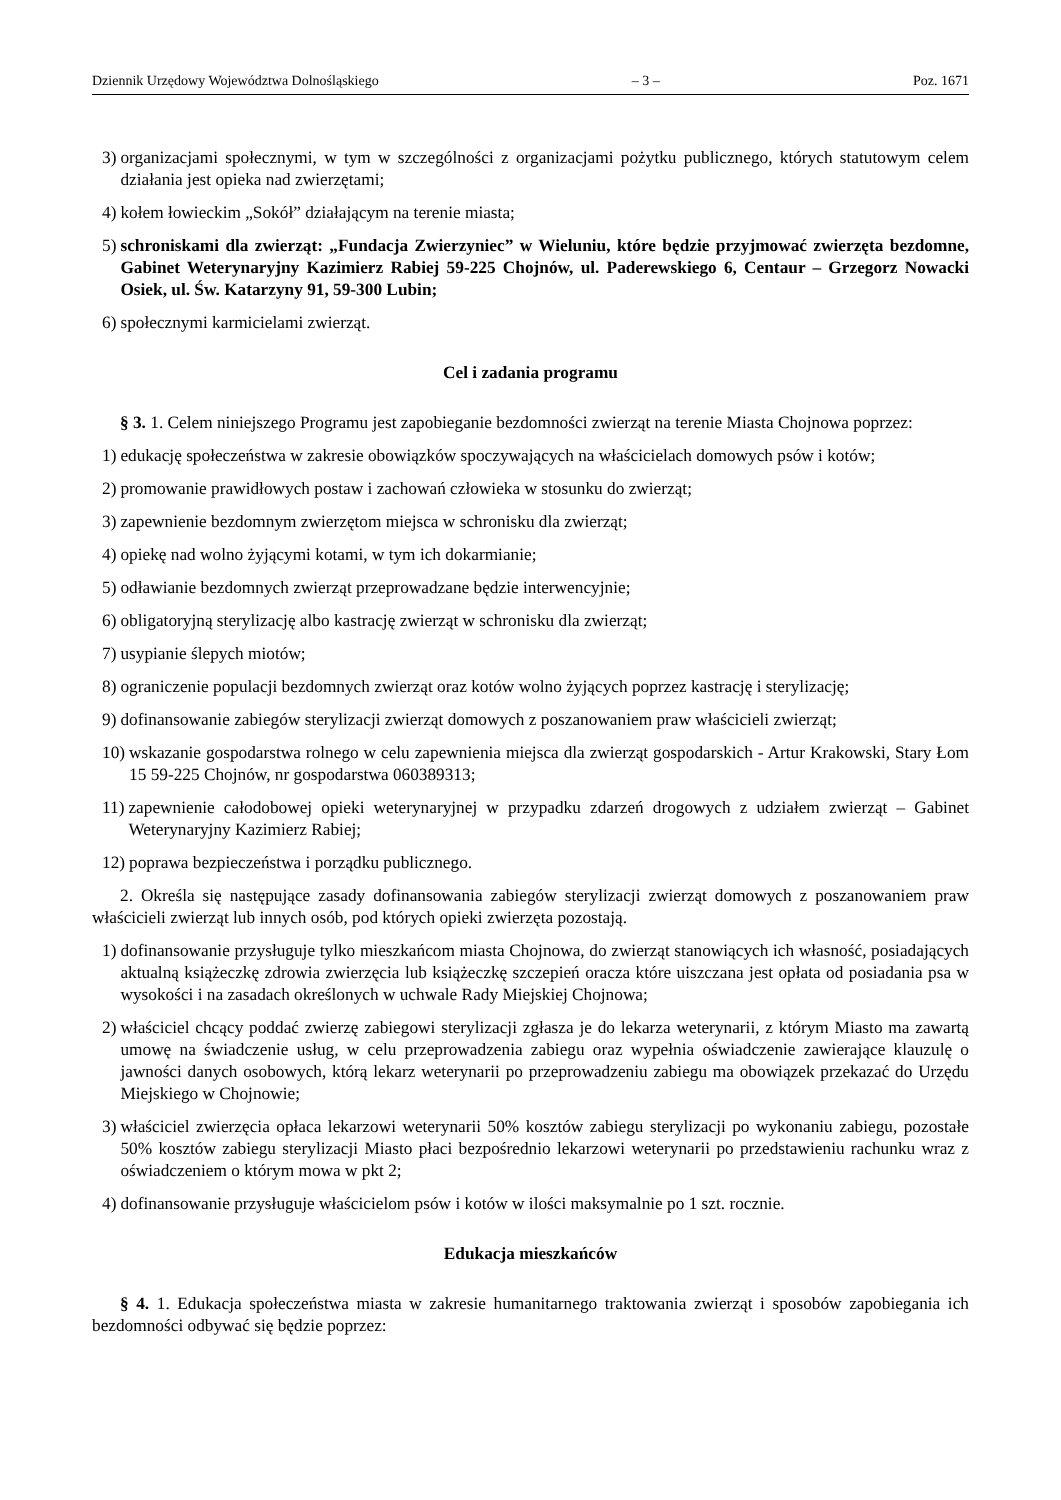Dziennik Urzędowy Województwa Dolnośląskiego – 3 – Poz. 1671
3) organizacjami społecznymi, w tym w szczególności z organizacjami pożytku publicznego, których statutowym celem działania jest opieka nad zwierzętami;
4) kołem łowieckim „Sokół” działającym na terenie miasta;
5) schroniskami dla zwierząt: „Fundacja Zwierzyniec” w Wieluniu, które będzie przyjmować zwierzęta bezdomne, Gabinet Weterynaryjny Kazimierz Rabiej 59-225 Chojnów, ul. Paderewskiego 6, Centaur – Grzegorz Nowacki Osiek, ul. Św. Katarzyny 91, 59-300 Lubin;
6) społecznymi karmicielami zwierząt.
Cel i zadania programu
§ 3. 1. Celem niniejszego Programu jest zapobieganie bezdomności zwierząt na terenie Miasta Chojnowa poprzez:
1) edukację społeczeństwa w zakresie obowiązków spoczywających na właścicielach domowych psów i kotów;
2) promowanie prawidłowych postaw i zachowań człowieka w stosunku do zwierząt;
3) zapewnienie bezdomnym zwierzętom miejsca w schronisku dla zwierząt;
4) opiekę nad wolno żyjącymi kotami, w tym ich dokarmianie;
5) odławianie bezdomnych zwierząt przeprowadzane będzie interwencyjnie;
6) obligatoryjną sterylizację albo kastrację zwierząt w schronisku dla zwierząt;
7) usypianie ślepych miotów;
8) ograniczenie populacji bezdomnych zwierząt oraz kotów wolno żyjących poprzez kastrację i sterylizację;
9) dofinansowanie zabiegów sterylizacji zwierząt domowych z poszanowaniem praw właścicieli zwierząt;
10) wskazanie gospodarstwa rolnego w celu zapewnienia miejsca dla zwierząt gospodarskich - Artur Krakowski, Stary Łom 15 59-225 Chojnów, nr gospodarstwa 060389313;
11) zapewnienie całodobowej opieki weterynaryjnej w przypadku zdarzeń drogowych z udziałem zwierząt – Gabinet Weterynaryjny Kazimierz Rabiej;
12) poprawa bezpieczeństwa i porządku publicznego.
2. Określa się następujące zasady dofinansowania zabiegów sterylizacji zwierząt domowych z poszanowaniem praw właścicieli zwierząt lub innych osób, pod których opieki zwierzęta pozostają.
1) dofinansowanie przysługuje tylko mieszkańcom miasta Chojnowa, do zwierząt stanowiących ich własność, posiadających aktualną książeczkę zdrowia zwierzęcia lub książeczkę szczepień oracza które uiszczana jest opłata od posiadania psa w wysokości i na zasadach określonych w uchwale Rady Miejskiej Chojnowa;
2) właściciel chcący poddać zwierzę zabiegowi sterylizacji zgłasza je do lekarza weterynarii, z którym Miasto ma zawartą umowę na świadczenie usług, w celu przeprowadzenia zabiegu oraz wypełnia oświadczenie zawierające klauzulę o jawności danych osobowych, którą lekarz weterynarii po przeprowadzeniu zabiegu ma obowiązek przekazać do Urzędu Miejskiego w Chojnowie;
3) właściciel zwierzęcia opłaca lekarzowi weterynarii 50% kosztów zabiegu sterylizacji po wykonaniu zabiegu, pozostałe 50% kosztów zabiegu sterylizacji Miasto płaci bezpośrednio lekarzowi weterynarii po przedstawieniu rachunku wraz z oświadczeniem o którym mowa w pkt 2;
4) dofinansowanie przysługuje właścicielom psów i kotów w ilości maksymalnie po 1 szt. rocznie.
Edukacja mieszkańców
§ 4. 1. Edukacja społeczeństwa miasta w zakresie humanitarnego traktowania zwierząt i sposobów zapobiegania ich bezdomności odbywać się będzie poprzez: